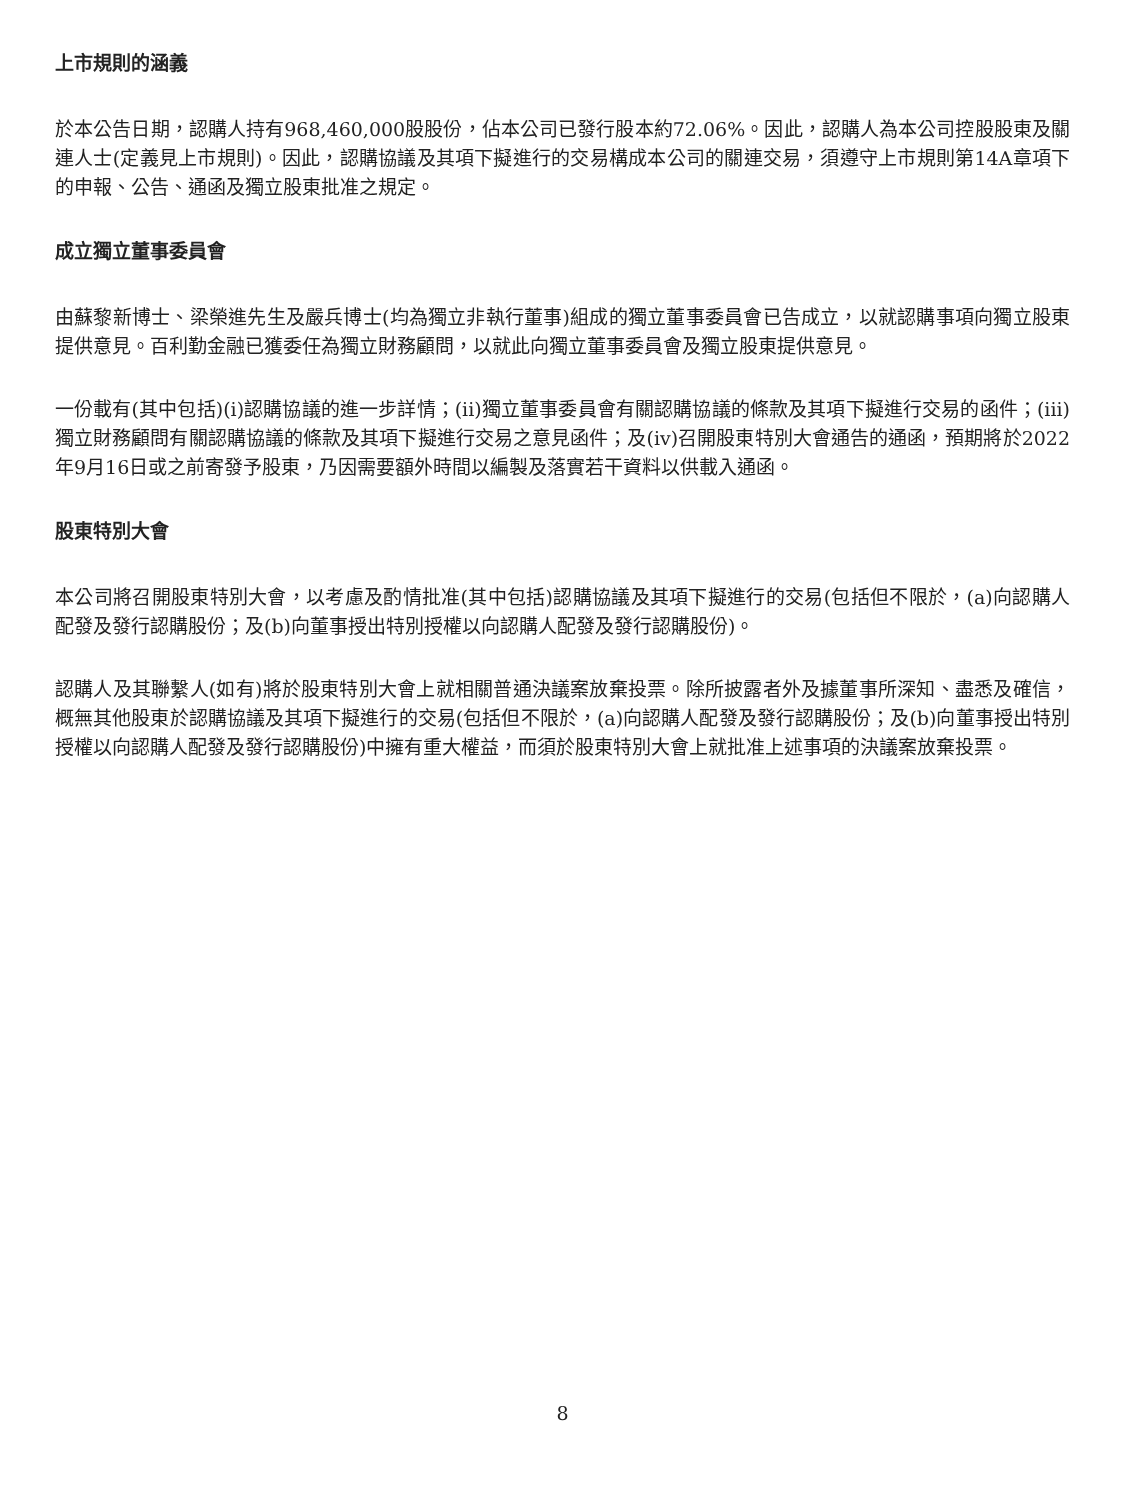上市規則的涵義
於本公告日期，認購人持有968,460,000股股份，佔本公司已發行股本約72.06%。因此，認購人為本公司控股股東及關連人士(定義見上市規則)。因此，認購協議及其項下擬進行的交易構成本公司的關連交易，須遵守上市規則第14A章項下的申報、公告、通函及獨立股東批准之規定。
成立獨立董事委員會
由蘇黎新博士、梁榮進先生及嚴兵博士(均為獨立非執行董事)組成的獨立董事委員會已告成立，以就認購事項向獨立股東提供意見。百利勤金融已獲委任為獨立財務顧問，以就此向獨立董事委員會及獨立股東提供意見。
一份載有(其中包括)(i)認購協議的進一步詳情；(ii)獨立董事委員會有關認購協議的條款及其項下擬進行交易的函件；(iii)獨立財務顧問有關認購協議的條款及其項下擬進行交易之意見函件；及(iv)召開股東特別大會通告的通函，預期將於2022年9月16日或之前寄發予股東，乃因需要額外時間以編製及落實若干資料以供載入通函。
股東特別大會
本公司將召開股東特別大會，以考慮及酌情批准(其中包括)認購協議及其項下擬進行的交易(包括但不限於，(a)向認購人配發及發行認購股份；及(b)向董事授出特別授權以向認購人配發及發行認購股份)。
認購人及其聯繫人(如有)將於股東特別大會上就相關普通決議案放棄投票。除所披露者外及據董事所深知、盡悉及確信，概無其他股東於認購協議及其項下擬進行的交易(包括但不限於，(a)向認購人配發及發行認購股份；及(b)向董事授出特別授權以向認購人配發及發行認購股份)中擁有重大權益，而須於股東特別大會上就批准上述事項的決議案放棄投票。
8